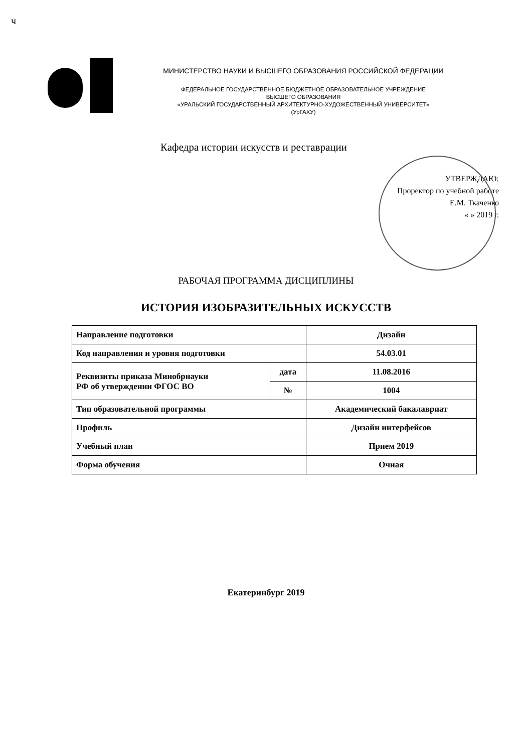ч
МИНИСТЕРСТВО НАУКИ И ВЫСШЕГО ОБРАЗОВАНИЯ РОССИЙСКОЙ ФЕДЕРАЦИИ
ФЕДЕРАЛЬНОЕ ГОСУДАРСТВЕННОЕ БЮДЖЕТНОЕ ОБРАЗОВАТЕЛЬНОЕ УЧРЕЖДЕНИЕ
ВЫСШЕГО ОБРАЗОВАНИЯ
«УРАЛЬСКИЙ ГОСУДАРСТВЕННЫЙ АРХИТЕКТУРНО-ХУДОЖЕСТВЕННЫЙ УНИВЕРСИТЕТ»
(УрГАХУ)
Кафедра истории искусств и реставрации
УТВЕРЖДАЮ:
Проректор по учебной работе
Е.М. Ткаченко
« » 2019 г.
РАБОЧАЯ ПРОГРАММА ДИСЦИПЛИНЫ
ИСТОРИЯ ИЗОБРАЗИТЕЛЬНЫХ ИСКУССТВ
| Направление подготовки | | Дизайн |
| Код направления и уровня подготовки | | 54.03.01 |
| Реквизиты приказа Минобрнауки РФ об утверждении ФГОС ВО | дата | 11.08.2016 |
| | № | 1004 |
| Тип образовательной программы | | Академический бакалавриат |
| Профиль | | Дизайн интерфейсов |
| Учебный план | | Прием 2019 |
| Форма обучения | | Очная |
Екатеринбург 2019